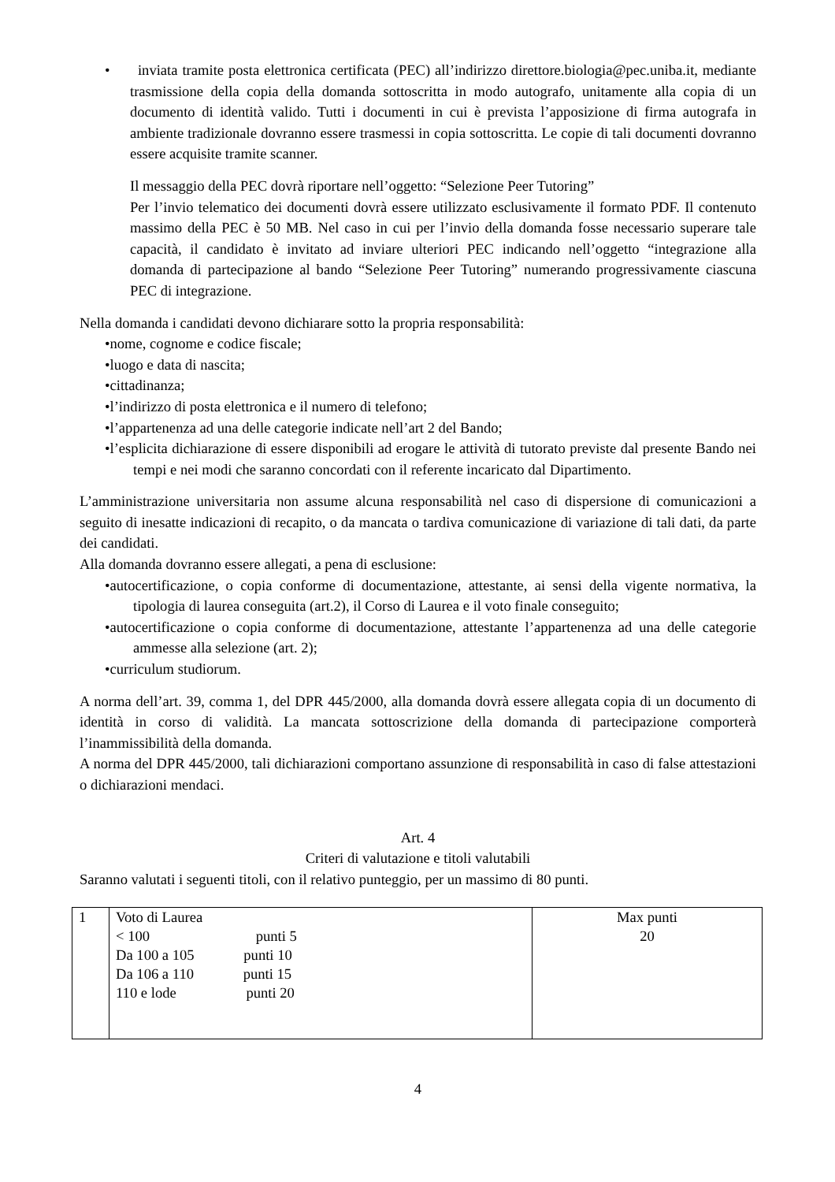• inviata tramite posta elettronica certificata (PEC) all’indirizzo direttore.biologia@pec.uniba.it, mediante trasmissione della copia della domanda sottoscritta in modo autografo, unitamente alla copia di un documento di identità valido. Tutti i documenti in cui è prevista l’apposizione di firma autografa in ambiente tradizionale dovranno essere trasmessi in copia sottoscritta. Le copie di tali documenti dovranno essere acquisite tramite scanner.
Il messaggio della PEC dovrà riportare nell’oggetto: “Selezione Peer Tutoring”
Per l’invio telematico dei documenti dovrà essere utilizzato esclusivamente il formato PDF. Il contenuto massimo della PEC è 50 MB. Nel caso in cui per l’invio della domanda fosse necessario superare tale capacità, il candidato è invitato ad inviare ulteriori PEC indicando nell’oggetto “integrazione alla domanda di partecipazione al bando “Selezione Peer Tutoring” numerando progressivamente ciascuna PEC di integrazione.
Nella domanda i candidati devono dichiarare sotto la propria responsabilità:
•nome, cognome e codice fiscale;
•luogo e data di nascita;
•cittadinanza;
•l’indirizzo di posta elettronica e il numero di telefono;
•l’appartenenza ad una delle categorie indicate nell’art 2 del Bando;
•l’esplicita dichiarazione di essere disponibili ad erogare le attività di tutorato previste dal presente Bando nei tempi e nei modi che saranno concordati con il referente incaricato dal Dipartimento.
L’amministrazione universitaria non assume alcuna responsabilità nel caso di dispersione di comunicazioni a seguito di inesatte indicazioni di recapito, o da mancata o tardiva comunicazione di variazione di tali dati, da parte dei candidati.
Alla domanda dovranno essere allegati, a pena di esclusione:
•autocertificazione, o copia conforme di documentazione, attestante, ai sensi della vigente normativa, la tipologia di laurea conseguita (art.2), il Corso di Laurea e il voto finale conseguito;
•autocertificazione o copia conforme di documentazione, attestante l’appartenenza ad una delle categorie ammesse alla selezione (art. 2);
•curriculum studiorum.
A norma dell’art. 39, comma 1, del DPR 445/2000, alla domanda dovrà essere allegata copia di un documento di identità in corso di validità. La mancata sottoscrizione della domanda di partecipazione comporterà l’inammissibilità della domanda.
A norma del DPR 445/2000, tali dichiarazioni comportano assunzione di responsabilità in caso di false attestazioni o dichiarazioni mendaci.
Art. 4
Criteri di valutazione e titoli valutabili
Saranno valutati i seguenti titoli, con il relativo punteggio, per un massimo di 80 punti.
| 1 | Voto di Laurea < 100 punti 5 Da 100 a 105 punti 10 Da 106 a 110 punti 15 110 e lode punti 20 | Max punti 20 |
4